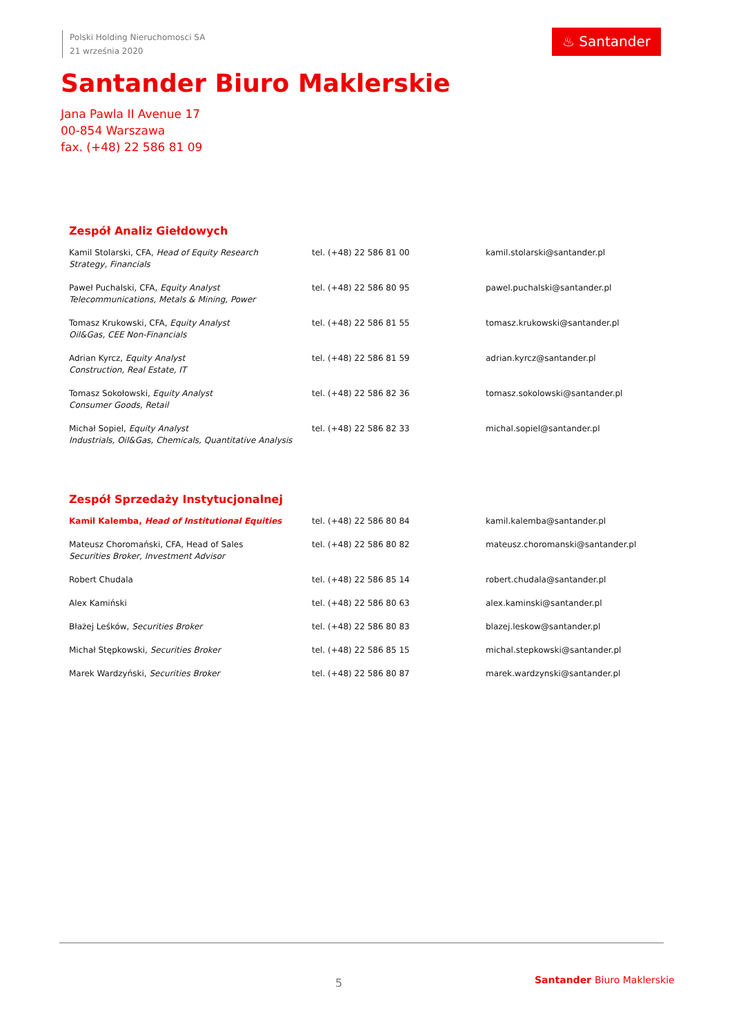Polski Holding Nieruchomosci SA
21 września 2020
♨ Santander
Santander Biuro Maklerskie
Jana Pawla II Avenue 17
00-854 Warszawa
fax. (+48) 22 586 81 09
Zespół Analiz Giełdowych
| Kamil Stolarski, CFA, Head of Equity Research Strategy, Financials | tel. (+48) 22 586 81 00 | kamil.stolarski@santander.pl |
| Paweł Puchalski, CFA, Equity Analyst Telecommunications, Metals & Mining, Power | tel. (+48) 22 586 80 95 | pawel.puchalski@santander.pl |
| Tomasz Krukowski, CFA, Equity Analyst Oil&Gas, CEE Non-Financials | tel. (+48) 22 586 81 55 | tomasz.krukowski@santander.pl |
| Adrian Kyrcz, Equity Analyst Construction, Real Estate, IT | tel. (+48) 22 586 81 59 | adrian.kyrcz@santander.pl |
| Tomasz Sokołowski, Equity Analyst Consumer Goods, Retail | tel. (+48) 22 586 82 36 | tomasz.sokolowski@santander.pl |
| Michał Sopiel, Equity Analyst Industrials, Oil&Gas, Chemicals, Quantitative Analysis | tel. (+48) 22 586 82 33 | michal.sopiel@santander.pl |
Zespół Sprzedaży Instytucjonalnej
| Kamil Kalemba, Head of Institutional Equities | tel. (+48) 22 586 80 84 | kamil.kalemba@santander.pl |
| Mateusz Choromański, CFA, Head of Sales Securities Broker, Investment Advisor | tel. (+48) 22 586 80 82 | mateusz.choromanski@santander.pl |
| Robert Chudala | tel. (+48) 22 586 85 14 | robert.chudala@santander.pl |
| Alex Kamiński | tel. (+48) 22 586 80 63 | alex.kaminski@santander.pl |
| Błażej Leśków, Securities Broker | tel. (+48) 22 586 80 83 | blazej.leskow@santander.pl |
| Michał Stępkowski, Securities Broker | tel. (+48) 22 586 85 15 | michal.stepkowski@santander.pl |
| Marek Wardzyński, Securities Broker | tel. (+48) 22 586 80 87 | marek.wardzynski@santander.pl |
5 Santander Biuro Maklerskie